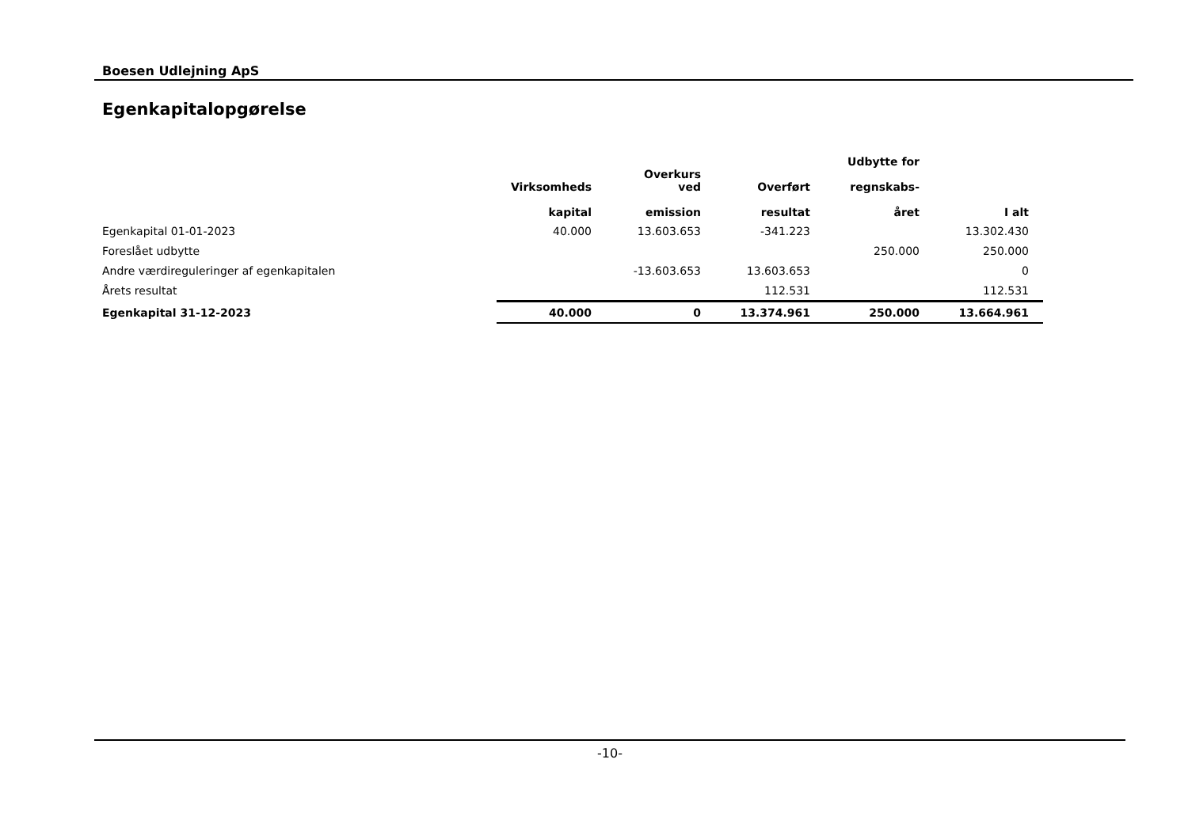Boesen Udlejning ApS
Egenkapitalopgørelse
| | Virksomheds kapital | Overkurs ved emission | Overført resultat | Udbytte for regnskabs- året | I alt |
| --- | --- | --- | --- | --- | --- |
| Egenkapital 01-01-2023 | 40.000 | 13.603.653 | -341.223 | | 13.302.430 |
| Foreslået udbytte | | | | 250.000 | 250.000 |
| Andre værdireguleringer af egenkapitalen | | -13.603.653 | 13.603.653 | | 0 |
| Årets resultat | | | 112.531 | | 112.531 |
| Egenkapital 31-12-2023 | 40.000 | 0 | 13.374.961 | 250.000 | 13.664.961 |
-10-